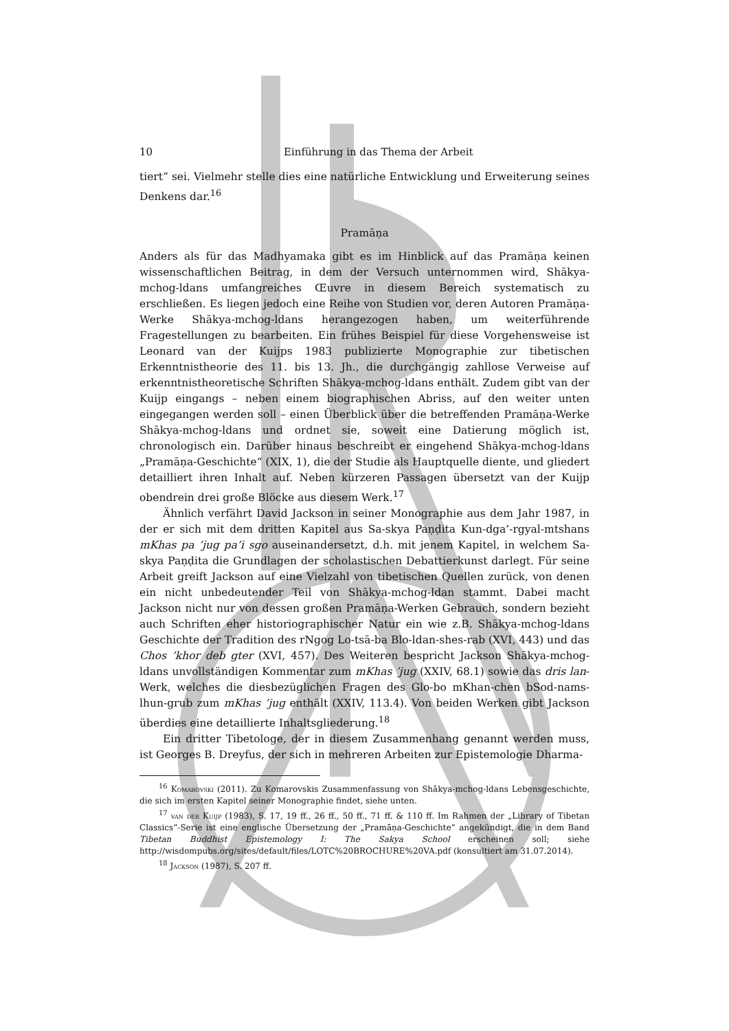10 Einführung in das Thema der Arbeit
tiert“ sei. Vielmehr stelle dies eine natürliche Entwicklung und Erweiterung seines Denkens dar.<sup>16</sup>
Pramāṇa
Anders als für das Madhyamaka gibt es im Hinblick auf das Pramāṇa keinen wissenschaftlichen Beitrag, in dem der Versuch unternommen wird, Shākya-mchog-ldans umfangreiches Œuvre in diesem Bereich systematisch zu erschließen. Es liegen jedoch eine Reihe von Studien vor, deren Autoren Pramāṇa-Werke Shākya-mchog-ldans herangezogen haben, um weiterführende Fragestellungen zu bearbeiten. Ein frühes Beispiel für diese Vorgehensweise ist Leonard van der Kuijps 1983 publizierte Monographie zur tibetischen Erkenntnistheorie des 11. bis 13. Jh., die durchgängig zahllose Verweise auf erkenntnistheoretische Schriften Shākya-mchog-ldans enthält. Zudem gibt van der Kuijp eingangs – neben einem biographischen Abriss, auf den weiter unten eingegangen werden soll – einen Überblick über die betreffenden Pramāṇa-Werke Shākya-mchog-ldans und ordnet sie, soweit eine Datierung möglich ist, chronologisch ein. Darüber hinaus beschreibt er eingehend Shākya-mchog-ldans „Pramāṇa-Geschichte“ (XIX, 1), die der Studie als Hauptquelle diente, und gliedert detailliert ihren Inhalt auf. Neben kürzeren Passagen übersetzt van der Kuijp obendrein drei große Blöcke aus diesem Werk.<sup>17</sup>
Ähnlich verfährt David Jackson in seiner Monographie aus dem Jahr 1987, in der er sich mit dem dritten Kapitel aus Sa-skya Paṇḍita Kun-dga’-rgyal-mtshans mKhas pa ’jug pa’i sgo auseinandersetzt, d.h. mit jenem Kapitel, in welchem Sa-skya Paṇḍita die Grundlagen der scholastischen Debattierkunst darlegt. Für seine Arbeit greift Jackson auf eine Vielzahl von tibetischen Quellen zurück, von denen ein nicht unbedeutender Teil von Shākya-mchog-ldan stammt. Dabei macht Jackson nicht nur von dessen großen Pramāṇa-Werken Gebrauch, sondern bezieht auch Schriften eher historiographischer Natur ein wie z.B. Shākya-mchog-ldans Geschichte der Tradition des rNgog Lo-tsā-ba Blo-ldan-shes-rab (XVI, 443) und das Chos ’khor deb gter (XVI, 457). Des Weiteren bespricht Jackson Shākya-mchog-ldans unvollständigen Kommentar zum mKhas ’jug (XXIV, 68.1) sowie das dris lan-Werk, welches die diesbezüglichen Fragen des Glo-bo mKhan-chen bSod-nams-lhun-grub zum mKhas ’jug enthält (XXIV, 113.4). Von beiden Werken gibt Jackson überdies eine detaillierte Inhaltsgliederung.<sup>18</sup>
Ein dritter Tibetologe, der in diesem Zusammenhang genannt werden muss, ist Georges B. Dreyfus, der sich in mehreren Arbeiten zur Epistemologie Dharma-
<sup>16</sup> Komarovski (2011). Zu Komarovskis Zusammenfassung von Shākya-mchog-ldans Lebensgeschichte, die sich im ersten Kapitel seiner Monographie findet, siehe unten.
<sup>17</sup> van der Kuijp (1983), S. 17, 19 ff., 26 ff., 50 ff., 71 ff. & 110 ff. Im Rahmen der „Library of Tibetan Classics“-Serie ist eine englische Übersetzung der „Pramāṇa-Geschichte“ angekündigt, die in dem Band Tibetan Buddhist Epistemology I: The Sakya School erscheinen soll; siehe http://wisdompubs.org/sites/default/files/LOTC%20BROCHURE%20VA.pdf (konsultiert am 31.07.2014).
<sup>18</sup> Jackson (1987), S. 207 ff.